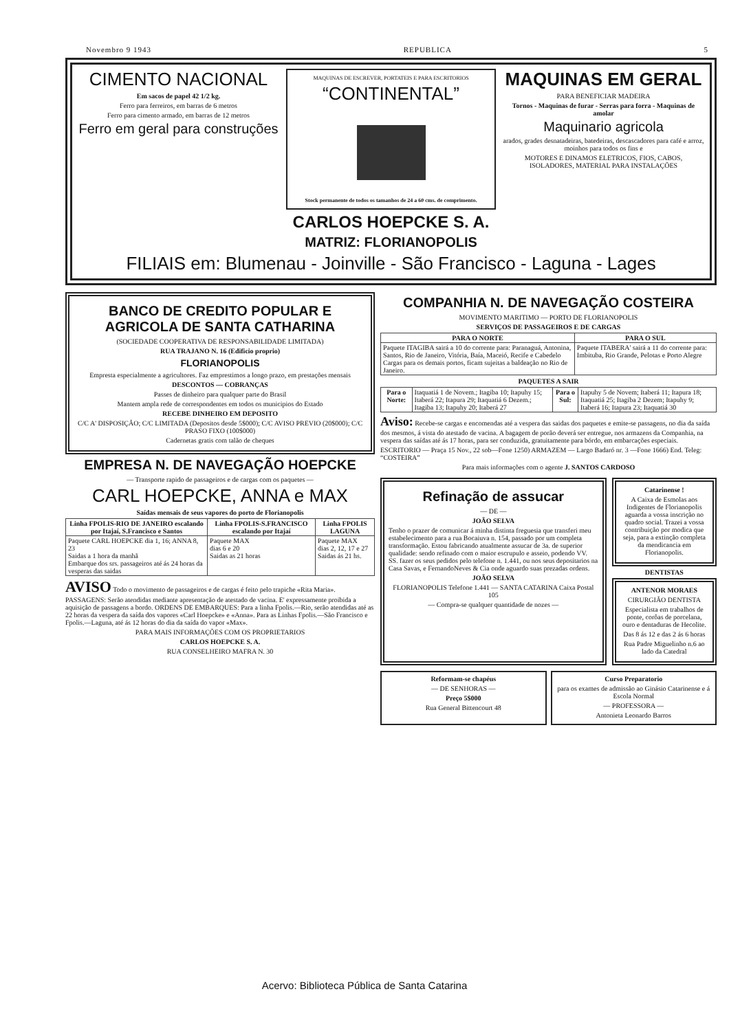Novembro 9 1943 REPUBLICA 5
CIMENTO NACIONAL
Em sacos de papel 42 1/2 kg.
Ferro para ferreiros, em barras de 6 metros
Ferro para cimento armado, em barras de 12 metros
Ferro em geral para construções
MAQUINAS DE ESCREVER, PORTATEIS E PARA ESCRITORIOS
“CONTINENTAL”
Stock permanente de todos os tamanhos de 24 a 60 cms. de comprimento.
MAQUINAS EM GERAL
PARA BENEFICIAR MADEIRA
Tornos - Maquinas de furar - Serras para forra - Maquinas de amolar
Maquinario agricola
arados, grades desnatadeiras, batedeiras, descascadores para café e arroz, moinhos para todos os fins e
MOTORES E DINAMOS ELETRICOS, FIOS, CABOS, ISOLADORES, MATERIAL PARA INSTALAÇÕES
CARLOS HOEPCKE S. A.
MATRIZ: FLORIANOPOLIS
FILIAIS em: Blumenau - Joinville - São Francisco - Laguna - Lages
BANCO DE CREDITO POPULAR E AGRICOLA DE SANTA CATHARINA
(SOCIEDADE COOPERATIVA DE RESPONSABILIDADE LIMITADA)
RUA TRAJANO N. 16 (Edificio proprio)
FLORIANOPOLIS
Empresta especialmente a agricultores. Faz emprestimos a longo prazo, em prestações mensais
DESCONTOS — COBRANÇAS
Passes de dinheiro para qualquer parte do Brasil
Mantem ampla rede de correspondentes em todos os municipios do Estado
RECEBE DINHEIRO EM DEPOSITO
C/C A' DISPOSIÇÃO; C/C LIMITADA (Depositos desde 5$000); C/C AVISO PREVIO (20$000); C/C PRASO FIXO (100$000)
Cadernetas gratis com talão de cheques
EMPRESA N. DE NAVEGAÇÃO HOEPCKE
— Transporte rapido de passageiros e de cargas com os paquetes —
CARL HOEPCKE, ANNA e MAX
Saídas mensais de seus vapores do porto de Florianopolis
| Linha FPOLIS-RIO DE JANEIRO escalando por Itajaí, S.Francisco e Santos | Linha FPOLIS-S.FRANCISCO escalando por Itajaí | Linha FPOLIS LAGUNA |
| --- | --- | --- |
| Paquete CARL HOEPCKE dia 1, 16; ANNA 8, 23 Saidas a 1 hora da manhã Embarque dos srs. passageiros até ás 24 horas da vesperas das saidas | Paquete MAX dias 6 e 20 Saidas as 21 horas | Paquete MAX dias 2, 12, 17 e 27 Saidas ás 21 hs. |
AVISO Todo o movimento de passageiros e de cargas é feito pelo trapiche «Rita Maria». PASSAGENS: Serão atendidas mediante apresentação de atestado de vacina. E' expressamente proibida a aquisição de passagens a bordo. ORDENS DE EMBARQUES: Para a linha Fpolis.—Rio, serão atendidas até as 22 horas da vespera da saída dos vapores «Carl Hoepcke» e «Anna». Para as Linhas Fpolis.—São Francisco e Fpolis.—Laguna, até ás 12 horas do dia da saída do vapor «Max».
PARA MAIS INFORMAÇÕES COM OS PROPRIETARIOS
CARLOS HOEPCKE S. A.
RUA CONSELHEIRO MAFRA N. 30
COMPANHIA N. DE NAVEGAÇÃO COSTEIRA
MOVIMENTO MARITIMO — PORTO DE FLORIANOPOLIS
SERVIÇOS DE PASSAGEIROS E DE CARGAS
| PARA O NORTE | PARA O SUL |
| --- | --- |
| Paquete ITAGIBA sairá a 10 do corrente para: Paranaguá, Antonina, Santos, Rio de Janeiro, Vitória, Baía, Maceió, Recife e Cabedelo Cargas para os demais portos, ficam sujeitas a baldeação no Rio de Janeiro. | Paquete ITABERA' sairá a 11 do corrente para: Imbituba, Rio Grande, Pelotas e Porto Alegre |
PAQUETES A SAIR
| Para o Norte: | Itaquatiá 1 de Novem.; Itagiba 10; Itapuhy 15; Itaberá 22; Itapura 29; Itaquatiá 6 Dezem.; Itagiba 13; Itapuhy 20; Itaberá 27 | Para o Sul: | Itapuhy 5 de Novem; Itaberá 11; Itapura 18; Itaquatiá 25; Itagiba 2 Dezem; Itapuhy 9; Itaberá 16; Itapura 23; Itaquatiá 30 |
Aviso: Recebe-se cargas e encomendas até a vespera das saidas dos paquetes e emite-se passagens, no dia da saída dos mesmos, á vista do atestado de vacina. A bagagem de porão deverá ser entregue, nos armazens da Companhia, na vespera das saídas até ás 17 horas, para ser conduzida, gratuitamente para bórdo, em embarcações especiais.
ESCRITORIO — Praça 15 Nov., 22 sob—Fone 1250) ARMAZEM — Largo Badaró nr. 3 —Fone 1666) End. Teleg: “COSTEIRA”
Para mais informações com o agente J. SANTOS CARDOSO
Refinação de assucar
— DE —
JOÃO SELVA
Tenho o prazer de comunicar á minha distinta freguesia que transferi meu estabelecimento para a rua Bocaiuva n. 154, passado por um completa transformação. Estou fabricando atualmente assucar de 3a. de superior qualidade: sendo refinado com o maior escrupulo e asseio, podendo VV. SS. fazer os seus pedidos pelo telefone n. 1.441, ou nos seus depositarios na Casa Savas, e FernandoNeves & Cia onde aguardo suas prezadas ordens.
JOÃO SELVA
FLORIANOPOLIS Telefone 1.441 — SANTA CATARINA Caixa Postal 105
— Compra-se qualquer quantidade de nozes —
Catarinense !
A Caixa de Esmolas aos Indigentes de Florianopolis aguarda a vossa inscrição no quadro social. Trazei a vossa contribuição por modica que seja, para a extinção completa da mendicancia em Florianopolis.
DENTISTAS
ANTENOR MORAES
CIRURGIÃO DENTISTA
Especialista em trabalhos de ponte, corôas de porcelana, ouro e dentaduras de Hecolite.
Das 8 ás 12 e das 2 ás 6 horas
Rua Padre Miguelinho n.6 ao lado da Catedral
Reformam-se chapéus
— DE SENHORAS —
Preço 5$000
Rua General Bittencourt 48
Curso Preparatorio
para os exames de admissão ao Ginásio Catarinense e á Escola Normal
— PROFESSORA —
Antonieta Leonardo Barros
Acervo: Biblioteca Pública de Santa Catarina